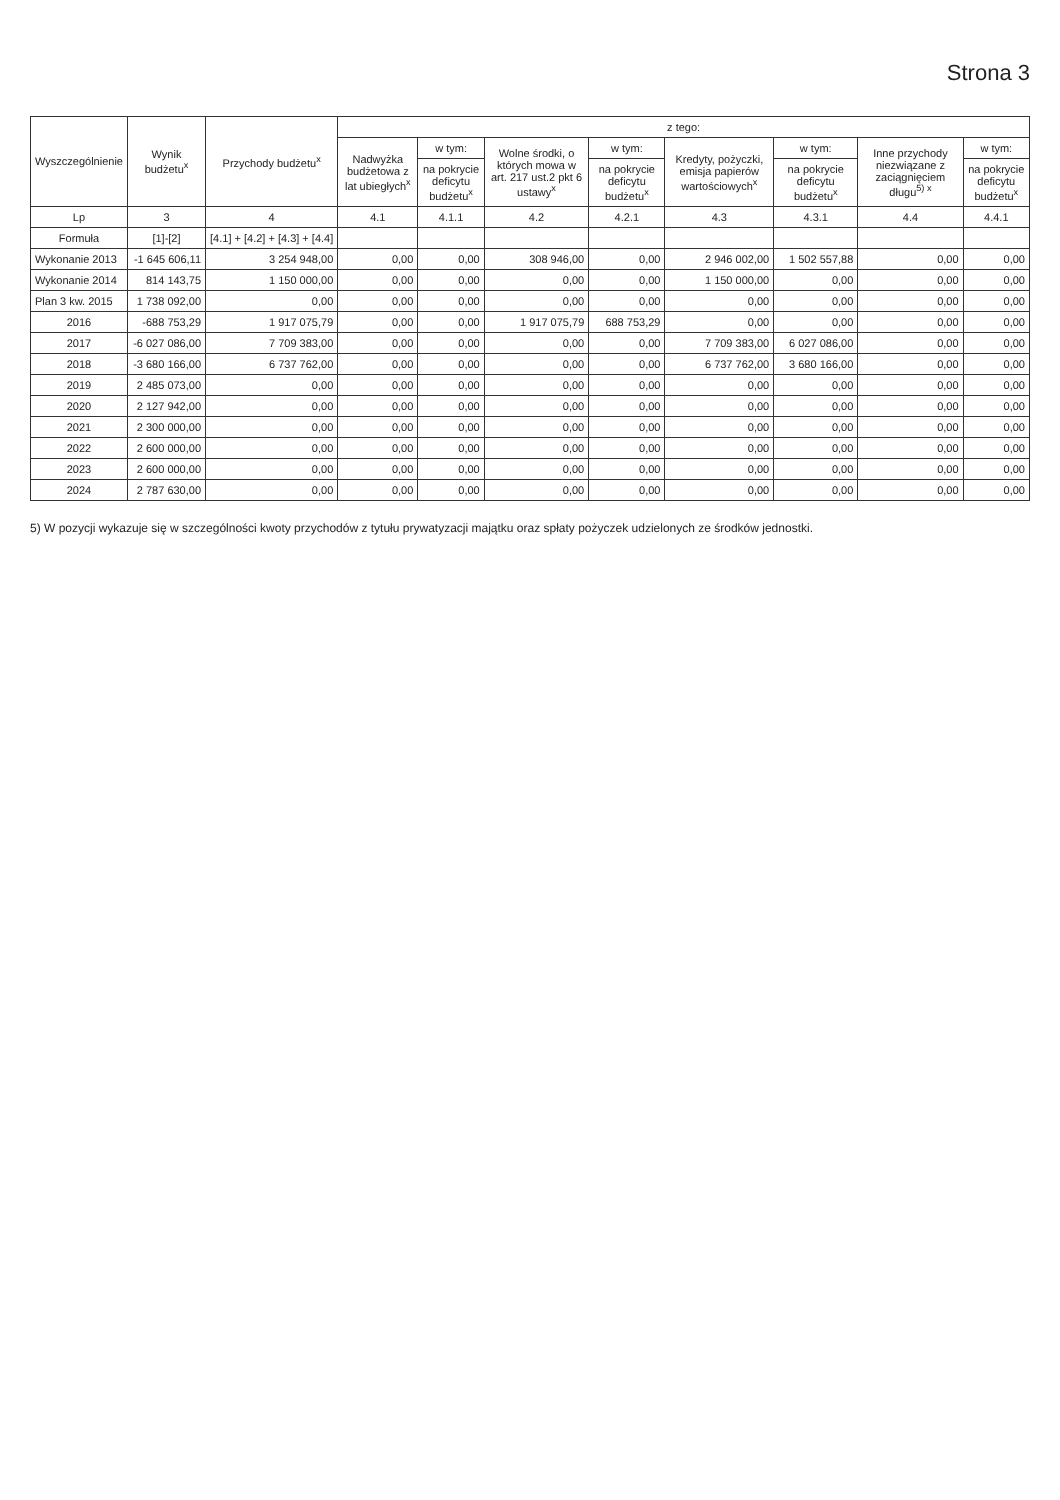Strona 3
| Wyszczególnienie | Wynik budżetu<sup>x</sup> | Przychody budżetu<sup>x</sup> | z tego: | | | | | | | |
| --- | --- | --- | --- | --- | --- | --- | --- | --- | --- | --- |
| | | | Nadwyżka budżetowa z lat ubiegłych<sup>x</sup> | w tym: | Wolne środki, o których mowa w art. 217 ust.2 pkt 6 ustawy<sup>x</sup> | w tym: | Kredyty, pożyczki, emisja papierów wartościowych<sup>x</sup> | w tym: | Inne przychody niezwiązane z zaciągnięciem długu<sup>5) x</sup> | w tym: |
| | | | | na pokrycie deficytu budżetu<sup>x</sup> | | na pokrycie deficytu budżetu<sup>x</sup> | | na pokrycie deficytu budżetu<sup>x</sup> | | na pokrycie deficytu budżetu<sup>x</sup> |
| Lp | 3 | 4 | 4.1 | 4.1.1 | 4.2 | 4.2.1 | 4.3 | 4.3.1 | 4.4 | 4.4.1 |
| Formuła | [1]-[2] | [4.1] + [4.2] + [4.3] + [4.4] | | | | | | | | |
| Wykonanie 2013 | -1 645 606,11 | 3 254 948,00 | 0,00 | 0,00 | 308 946,00 | 0,00 | 2 946 002,00 | 1 502 557,88 | 0,00 | 0,00 |
| Wykonanie 2014 | 814 143,75 | 1 150 000,00 | 0,00 | 0,00 | 0,00 | 0,00 | 1 150 000,00 | 0,00 | 0,00 | 0,00 |
| Plan 3 kw. 2015 | 1 738 092,00 | 0,00 | 0,00 | 0,00 | 0,00 | 0,00 | 0,00 | 0,00 | 0,00 | 0,00 |
| 2016 | -688 753,29 | 1 917 075,79 | 0,00 | 0,00 | 1 917 075,79 | 688 753,29 | 0,00 | 0,00 | 0,00 | 0,00 |
| 2017 | -6 027 086,00 | 7 709 383,00 | 0,00 | 0,00 | 0,00 | 0,00 | 7 709 383,00 | 6 027 086,00 | 0,00 | 0,00 |
| 2018 | -3 680 166,00 | 6 737 762,00 | 0,00 | 0,00 | 0,00 | 0,00 | 6 737 762,00 | 3 680 166,00 | 0,00 | 0,00 |
| 2019 | 2 485 073,00 | 0,00 | 0,00 | 0,00 | 0,00 | 0,00 | 0,00 | 0,00 | 0,00 | 0,00 |
| 2020 | 2 127 942,00 | 0,00 | 0,00 | 0,00 | 0,00 | 0,00 | 0,00 | 0,00 | 0,00 | 0,00 |
| 2021 | 2 300 000,00 | 0,00 | 0,00 | 0,00 | 0,00 | 0,00 | 0,00 | 0,00 | 0,00 | 0,00 |
| 2022 | 2 600 000,00 | 0,00 | 0,00 | 0,00 | 0,00 | 0,00 | 0,00 | 0,00 | 0,00 | 0,00 |
| 2023 | 2 600 000,00 | 0,00 | 0,00 | 0,00 | 0,00 | 0,00 | 0,00 | 0,00 | 0,00 | 0,00 |
| 2024 | 2 787 630,00 | 0,00 | 0,00 | 0,00 | 0,00 | 0,00 | 0,00 | 0,00 | 0,00 | 0,00 |
5) W pozycji wykazuje się w szczególności kwoty przychodów z tytułu prywatyzacji majątku oraz spłaty pożyczek udzielonych ze środków jednostki.